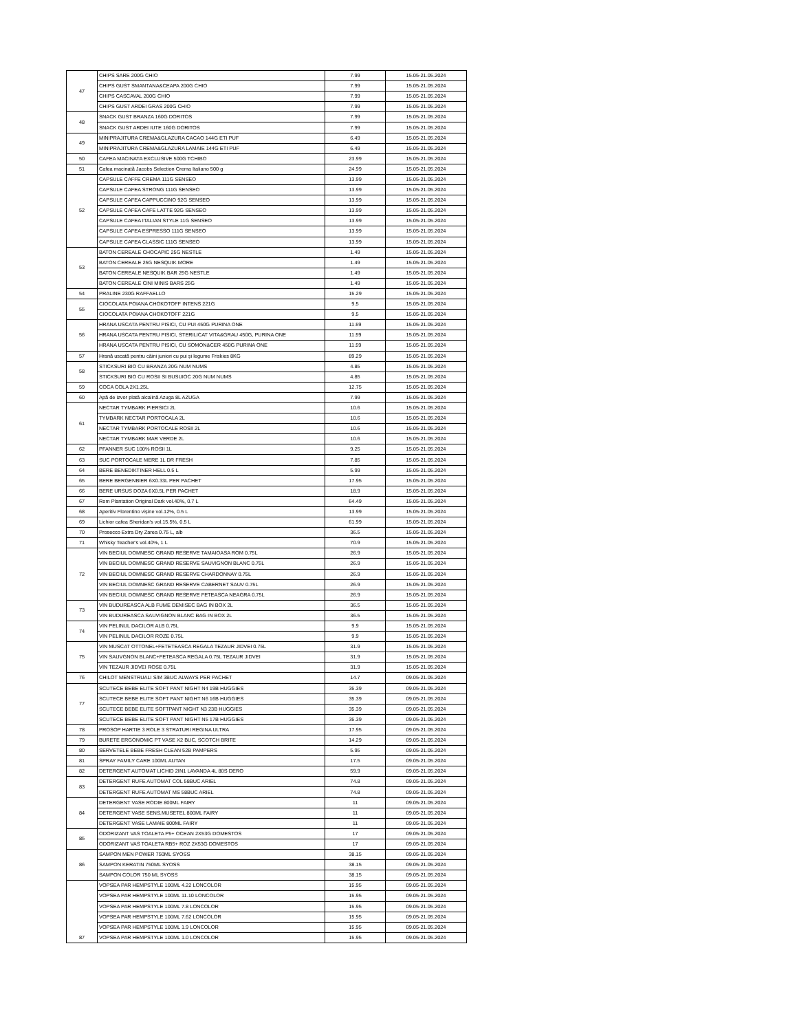| 47 | CHIPS SARE 200G CHIO | 7.99 | 15.05-21.05.2024 |
| | CHIPS GUST SMANTANA&CEAPA 200G CHIO | 7.99 | 15.05-21.05.2024 |
| | CHIPS CASCAVAL 200G CHIO | 7.99 | 15.05-21.05.2024 |
| | CHIPS GUST ARDEI GRAS 200G CHIO | 7.99 | 15.05-21.05.2024 |
| 48 | SNACK GUST BRANZA 160G DORITOS | 7.99 | 15.05-21.05.2024 |
| | SNACK GUST ARDEI IUTE 160G DORITOS | 7.99 | 15.05-21.05.2024 |
| 49 | MINIPRAJITURA CREMA&GLAZURA CACAO 144G ETI PUF | 6.49 | 15.05-21.05.2024 |
| | MINIPRAJITURA CREMA&GLAZURA LAMAIE 144G ETI PUF | 6.49 | 15.05-21.05.2024 |
| 50 | CAFEA MACINATA EXCLUSIVE 500G TCHIBO | 23.99 | 15.05-21.05.2024 |
| 51 | Cafea macinată Jacobs Selection Crema Italiano 500 g | 24.99 | 15.05-21.05.2024 |
| 52 | CAPSULE CAFFE CREMA 111G SENSEO | 13.99 | 15.05-21.05.2024 |
| | CAPSULE CAFEA STRONG 111G SENSEO | 13.99 | 15.05-21.05.2024 |
| | CAPSULE CAFEA CAPPUCCINO 92G SENSEO | 13.99 | 15.05-21.05.2024 |
| | CAPSULE CAFEA CAFE LATTE 92G SENSEO | 13.99 | 15.05-21.05.2024 |
| | CAPSULE CAFEA ITALIAN STYLE 11G SENSEO | 13.99 | 15.05-21.05.2024 |
| | CAPSULE CAFEA ESPRESSO 111G SENSEO | 13.99 | 15.05-21.05.2024 |
| | CAPSULE CAFEA CLASSIC 111G SENSEO | 13.99 | 15.05-21.05.2024 |
| 53 | BATON CEREALE CHOCAPIC 25G NESTLE | 1.49 | 15.05-21.05.2024 |
| | BATON CEREALE 25G NESQUIK MORE | 1.49 | 15.05-21.05.2024 |
| | BATON CEREALE NESQUIK BAR 25G NESTLE | 1.49 | 15.05-21.05.2024 |
| | BATON CEREALE CINI MINIS BARS 25G | 1.49 | 15.05-21.05.2024 |
| 54 | PRALINE 230G RAFFAELLO | 15.29 | 15.05-21.05.2024 |
| 55 | CIOCOLATA POIANA CHOKOTOFF INTENS 221G | 9.5 | 15.05-21.05.2024 |
| | CIOCOLATA POIANA CHOKOTOFF 221G | 9.5 | 15.05-21.05.2024 |
| 56 | HRANA USCATA PENTRU PISICI, CU PUI 450G PURINA ONE | 11.59 | 15.05-21.05.2024 |
| | HRANA USCATA PENTRU PISICI, STERILICAT VITA&GRAU 450G, PURINA ONE | 11.59 | 15.05-21.05.2024 |
| | HRANA USCATA PENTRU PISICI, CU SOMON&CER 450G PURINA ONE | 11.59 | 15.05-21.05.2024 |
| 57 | Hrană uscată pentru câini juniori cu pui și legume Friskies 8KG | 89.29 | 15.05-21.05.2024 |
| 58 | STICKSURI BIO CU BRANZA 20G NUM NUMS | 4.85 | 15.05-21.05.2024 |
| | STICKSURI BIO CU ROSII SI BUSUIOC 20G NUM NUMS | 4.85 | 15.05-21.05.2024 |
| 59 | COCA COLA 2X1.25L | 12.75 | 15.05-21.05.2024 |
| 60 | Apă de izvor plată alcalină Azuga 8L AZUGA | 7.99 | 15.05-21.05.2024 |
| 61 | NECTAR TYMBARK PIERSICI 2L | 10.6 | 15.05-21.05.2024 |
| | TYMBARK NECTAR PORTOCALA 2L | 10.6 | 15.05-21.05.2024 |
| | NECTAR TYMBARK PORTOCALE ROSII 2L | 10.6 | 15.05-21.05.2024 |
| | NECTAR TYMBARK MAR VERDE 2L | 10.6 | 15.05-21.05.2024 |
| 62 | PFANNER SUC 100% ROSII 1L | 9.25 | 15.05-21.05.2024 |
| 63 | SUC PORTOCALE MERE 1L DR FRESH | 7.85 | 15.05-21.05.2024 |
| 64 | BERE BENEDIKTINER HELL 0.5 L | 5.99 | 15.05-21.05.2024 |
| 65 | BERE BERGENBIER 6X0.33L PER PACHET | 17.95 | 15.05-21.05.2024 |
| 66 | BERE URSUS DOZA 6X0.5L PER PACHET | 18.9 | 15.05-21.05.2024 |
| 67 | Rom Plantation Original Dark vol.40%, 0.7 L | 64.49 | 15.05-21.05.2024 |
| 68 | Aperitiv Florentino vișine vol.12%, 0.5 L | 13.99 | 15.05-21.05.2024 |
| 69 | Lichior cafea Sheridan's vol.15.5%, 0.5 L | 61.99 | 15.05-21.05.2024 |
| 70 | Prosecco Extra Dry Zarea 0.75 L, alb | 36.5 | 15.05-21.05.2024 |
| 71 | Whisky Teacher's vol.40%, 1 L | 70.9 | 15.05-21.05.2024 |
| 72 | VIN BECIUL DOMNESC GRAND RESERVE TAMAIOASA ROM 0.75L | 26.9 | 15.05-21.05.2024 |
| | VIN BECIUL DOMNESC GRAND RESERVE SAUVIGNON BLANC 0.75L | 26.9 | 15.05-21.05.2024 |
| | VIN BECIUL DOMNESC GRAND RESERVE CHARDONNAY 0.75L | 26.9 | 15.05-21.05.2024 |
| | VIN BECIUL DOMNESC GRAND RESERVE CABERNET SAUV 0.75L | 26.9 | 15.05-21.05.2024 |
| | VIN BECIUL DOMNESC GRAND RESERVE FETEASCA NEAGRA 0.75L | 26.9 | 15.05-21.05.2024 |
| 73 | VIN BUDUREASCA ALB FUME DEMISEC BAG IN BOX 2L | 36.5 | 15.05-21.05.2024 |
| | VIN BUDUREASCA SAUVIGNON BLANC BAG IN BOX 2L | 36.5 | 15.05-21.05.2024 |
| 74 | VIN PELINUL DACILOR ALB 0.75L | 9.9 | 15.05-21.05.2024 |
| | VIN PELINUL DACILOR ROZE 0.75L | 9.9 | 15.05-21.05.2024 |
| 75 | VIN MUSCAT OTTONEL+FETETEASCA REGALA TEZAUR JIDVEI 0.75L | 31.9 | 15.05-21.05.2024 |
| | VIN SAUVGNON BLANC+FETEASCA REGALA 0.75L TEZAUR JIDVEI | 31.9 | 15.05-21.05.2024 |
| | VIN TEZAUR JIDVEI ROSE 0.75L | 31.9 | 15.05-21.05.2024 |
| 76 | CHILOT MENSTRUALI S/M 3BUC ALWAYS PER PACHET | 14.7 | 09.05-21.05.2024 |
| 77 | SCUTECE BEBE ELITE SOFT PANT NIGHT N4 19B HUGGIES | 35.39 | 09.05-21.05.2024 |
| | SCUTECE BEBE ELITE SOFT PANT NIGHT N6 16B HUGGIES | 35.39 | 09.05-21.05.2024 |
| | SCUTECE BEBE ELITE SOFTPANT NIGHT N3 23B HUGGIES | 35.39 | 09.05-21.05.2024 |
| | SCUTECE BEBE ELITE SOFT PANT NIGHT N5 17B HUGGIES | 35.39 | 09.05-21.05.2024 |
| 78 | PROSOP HARTIE 3 ROLE 3 STRATURI REGINA ULTRA | 17.95 | 09.05-21.05.2024 |
| 79 | BURETE ERGONOMIC PT VASE X2 BUC, SCOTCH BRITE | 14.29 | 09.05-21.05.2024 |
| 80 | SERVETELE BEBE FRESH CLEAN 52B PAMPERS | 5.95 | 09.05-21.05.2024 |
| 81 | SPRAY FAMILY CARE 100ML AUTAN | 17.5 | 09.05-21.05.2024 |
| 82 | DETERGENT AUTOMAT LICHID 2IN1 LAVANDA 4L 80S DERO | 59.9 | 09.05-21.05.2024 |
| 83 | DETERGENT RUFE AUTOMAT COL 58BUC ARIEL | 74.8 | 09.05-21.05.2024 |
| | DETERGENT RUFE AUTOMAT MS 58BUC ARIEL | 74.8 | 09.05-21.05.2024 |
| 84 | DETERGENT VASE RODIE 800ML FAIRY | 11 | 09.05-21.05.2024 |
| | DETERGENT VASE SENS.MUSETEL 800ML FAIRY | 11 | 09.05-21.05.2024 |
| | DETERGENT VASE LAMAIE 800ML FAIRY | 11 | 09.05-21.05.2024 |
| 85 | ODORIZANT VAS TOALETA P5+ OCEAN 2X53G DOMESTOS | 17 | 09.05-21.05.2024 |
| | ODORIZANT VAS TOALETA RB5+ ROZ 2X53G DOMESTOS | 17 | 09.05-21.05.2024 |
| 86 | SAMPON MEN POWER 750ML SYOSS | 38.15 | 09.05-21.05.2024 |
| | SAMPON KERATIN 750ML SYOSS | 38.15 | 09.05-21.05.2024 |
| | SAMPON COLOR 750 ML SYOSS | 38.15 | 09.05-21.05.2024 |
| 87 | VOPSEA PAR HEMPSTYLE 100ML 4.22 LONCOLOR | 15.95 | 09.05-21.05.2024 |
| | VOPSEA PAR HEMPSTYLE 100ML 11.10 LONCOLOR | 15.95 | 09.05-21.05.2024 |
| | VOPSEA PAR HEMPSTYLE 100ML 7.8 LONCOLOR | 15.95 | 09.05-21.05.2024 |
| | VOPSEA PAR HEMPSTYLE 100ML 7.62 LONCOLOR | 15.95 | 09.05-21.05.2024 |
| | VOPSEA PAR HEMPSTYLE 100ML 1.9 LONCOLOR | 15.95 | 09.05-21.05.2024 |
| | VOPSEA PAR HEMPSTYLE 100ML 1.0 LONCOLOR | 15.95 | 09.05-21.05.2024 |